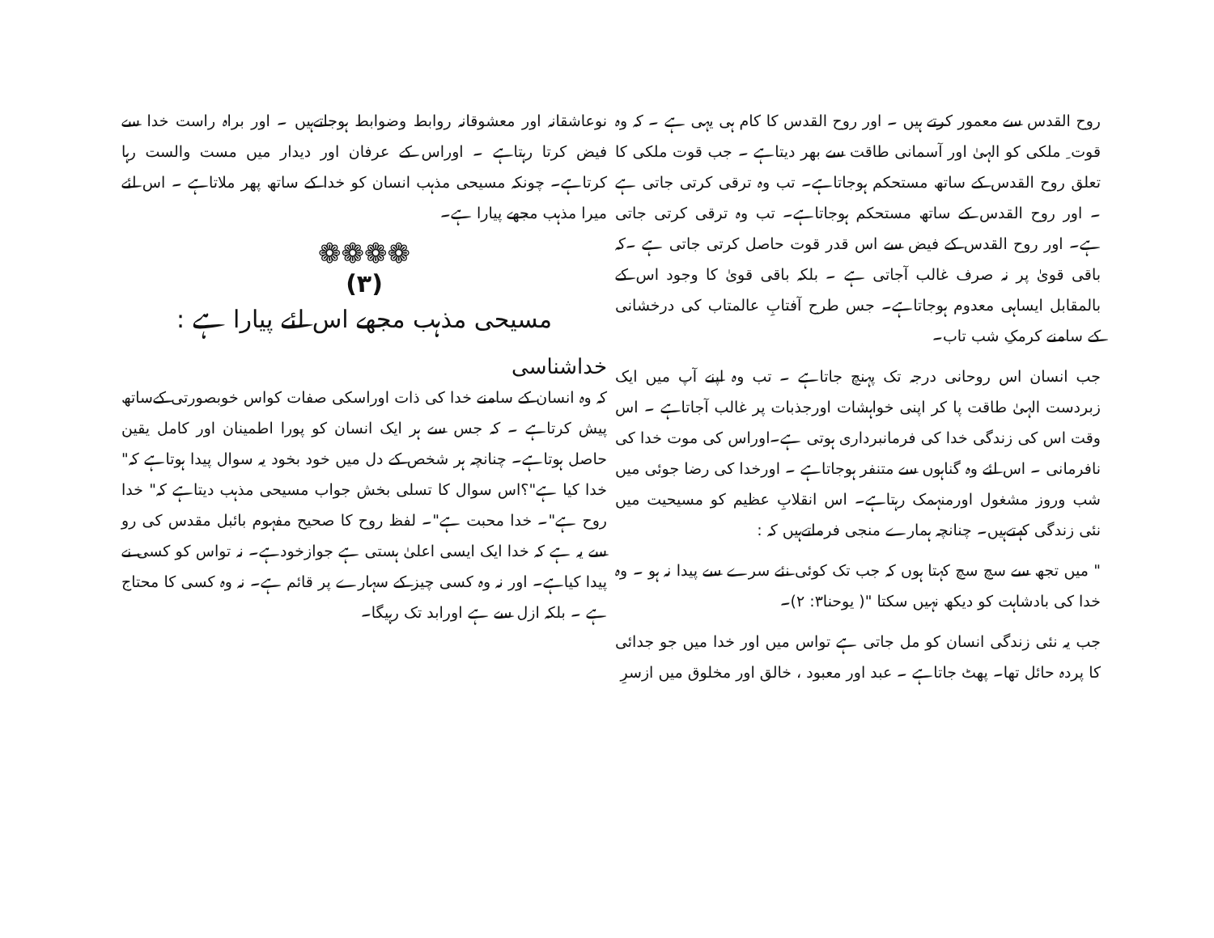روح القدس سے معمور کرتے ہیں ۔ اور روح القدس کا کام ہی یہی ہے ۔ کہ وہ قوت ِ ملکی کو الہیٰ اور آسمانی طاقت سے بھر دیتاہے ۔ جب قوت ملکی کا تعلق روح القدس کے ساتھ مستحکم ہوجاتاہے۔ تب وہ ترقی کرتی جاتی ہے ۔ اور روح القدس کے ساتھ مستحکم ہوجاتاہے۔ تب وہ ترقی کرتی جاتی ہے۔ اور روح القدس کے فیض سے اس قدر قوت حاصل کرتی جاتی ہے ۔کہ باقی قویٰ پر نہ صرف غالب آجاتی ہے ۔ بلکہ باقی قویٰ کا وجود اس کے بالمقابل ایساہی معدوم ہوجاتاہے۔ جس طرح آفتابِ عالمتاب کی درخشانی کے سامنے کرمکِ شب تاب۔
جب انسان اس روحانی درجہ تک پہنچ جاتاہے ۔ تب وہ اپنے آپ میں ایک زبردست الہیٰ طاقت پا کر اپنی خواہشات اورجذبات پر غالب آجاتاہے ۔ اس وقت اس کی زندگی خدا کی فرمانبرداری ہوتی ہے۔اوراس کی موت خدا کی نافرمانی ۔ اس لئے وہ گناہوں سے متنفر ہوجاتاہے ۔ اورخدا کی رضا جوئی میں شب وروز مشغول اورمنہمک رہتاہے۔ اس انقلابِ عظیم کو مسیحیت میں نئی زندگی کہتےہیں۔ چنانچہ ہمارے منجی فرماتےہیں کہ :
" میں تجھ سے سچ سچ کہتا ہوں کہ جب تک کوئی نئے سرے سے پیدا نہ ہو ۔ وہ خدا کی بادشاہت کو دیکھ نہیں سکتا "( یوحنا۳: ۲)۔
جب یہ نئی زندگی انسان کو مل جاتی ہے تواس میں اور خدا میں جو جدائی کا پردہ حائل تھا۔ پھٹ جاتاہے ۔ عبد اور معبود ، خالق اور مخلوق میں ازسرِ
نوعاشقانہ اور معشوقانہ روابط وضوابط ہوجاتےہیں ۔ اور براہ راست خدا سے فیض کرتا رہتاہے ۔ اوراس کے عرفان اور دیدار میں مست والست رہا کرتاہے۔ چونکہ مسیحی مذہب انسان کو خدا کے ساتھ پھر ملاتاہے ۔ اس لئے میرا مذہب مجھے پیارا ہے۔
❁❁❁❁
(۳)
مسیحی مذہب مجھے اس لئے پیارا ہے :
خداشناسی
کہ وہ انسان کے سامنے خدا کی ذات اوراسکی صفات کواس خوبصورتی کےساتھ پیش کرتاہے ۔ کہ جس سے ہر ایک انسان کو پورا اطمینان اور کامل یقین حاصل ہوتاہے۔ چنانچہ ہر شخص کے دل میں خود بخود یہ سوال پیدا ہوتاہے کہ" خدا کیا ہے"؟اس سوال کا تسلی بخش جواب مسیحی مذہب دیتاہے کہ" خدا روح ہے"۔ خدا محبت ہے"۔ لفظ روح کا صحیح مفہوم بائبل مقدس کی رو سے یہ ہے کہ خدا ایک ایسی اعلیٰ ہستی ہے جوازخودہے۔ نہ تواس کو کسی نے پیدا کیاہے۔ اور نہ وہ کسی چیز کے سہارے پر قائم ہے۔ نہ وہ کسی کا محتاج ہے ۔ بلکہ ازل سے ہے اورابد تک رہیگا۔